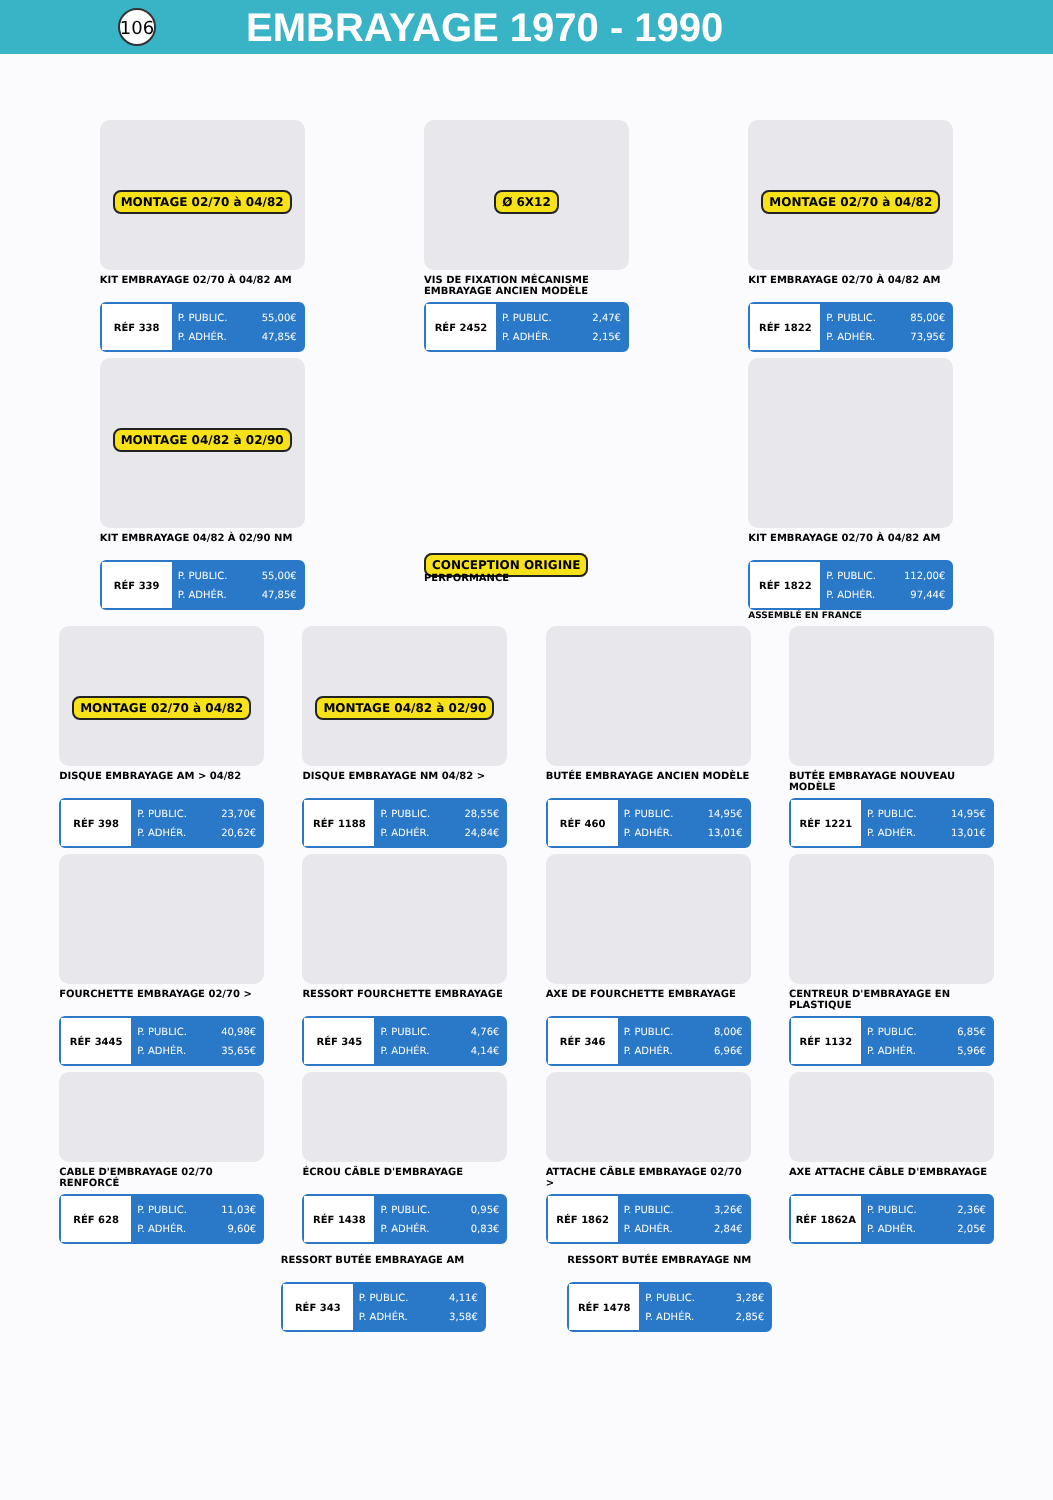106
EMBRAYAGE 1970 - 1990
MONTAGE 02/70 à 04/82
KIT EMBRAYAGE 02/70 À 04/82 AM
RÉF 338
P. PUBLIC. 55,00€
P. ADHÉR. 47,85€
Ø 6X12
VIS DE FIXATION MÉCANISME EMBRAYAGE ANCIEN MODÈLE
RÉF 2452
P. PUBLIC. 2,47€
P. ADHÉR. 2,15€
MONTAGE 02/70 à 04/82
KIT EMBRAYAGE 02/70 À 04/82 AM
RÉF 1822
P. PUBLIC. 85,00€
P. ADHÉR. 73,95€
MONTAGE 04/82 à 02/90
KIT EMBRAYAGE 04/82 À 02/90 NM
RÉF 339
P. PUBLIC. 55,00€
P. ADHÉR. 47,85€
CONCEPTION ORIGINE
PERFORMANCE
KIT EMBRAYAGE 02/70 À 04/82 AM
RÉF 1822
P. PUBLIC. 112,00€
P. ADHÉR. 97,44€
ASSEMBLÉ EN FRANCE
MONTAGE 02/70 à 04/82
DISQUE EMBRAYAGE AM > 04/82
RÉF 398
P. PUBLIC. 23,70€
P. ADHÉR. 20,62€
MONTAGE 04/82 à 02/90
DISQUE EMBRAYAGE NM 04/82 >
RÉF 1188
P. PUBLIC. 28,55€
P. ADHÉR. 24,84€
BUTÉE EMBRAYAGE ANCIEN MODÈLE
RÉF 460
P. PUBLIC. 14,95€
P. ADHÉR. 13,01€
BUTÉE EMBRAYAGE NOUVEAU MODÈLE
RÉF 1221
P. PUBLIC. 14,95€
P. ADHÉR. 13,01€
FOURCHETTE EMBRAYAGE 02/70 >
RÉF 3445
P. PUBLIC. 40,98€
P. ADHÉR. 35,65€
RESSORT FOURCHETTE EMBRAYAGE
RÉF 345
P. PUBLIC. 4,76€
P. ADHÉR. 4,14€
AXE DE FOURCHETTE EMBRAYAGE
RÉF 346
P. PUBLIC. 8,00€
P. ADHÉR. 6,96€
CENTREUR D'EMBRAYAGE EN PLASTIQUE
RÉF 1132
P. PUBLIC. 6,85€
P. ADHÉR. 5,96€
CABLE D'EMBRAYAGE 02/70 RENFORCÉ
RÉF 628
P. PUBLIC. 11,03€
P. ADHÉR. 9,60€
ÉCROU CÂBLE D'EMBRAYAGE
RÉF 1438
P. PUBLIC. 0,95€
P. ADHÉR. 0,83€
ATTACHE CÂBLE EMBRAYAGE 02/70 >
RÉF 1862
P. PUBLIC. 3,26€
P. ADHÉR. 2,84€
AXE ATTACHE CÂBLE D'EMBRAYAGE
RÉF 1862A
P. PUBLIC. 2,36€
P. ADHÉR. 2,05€
RESSORT BUTÉE EMBRAYAGE AM
RÉF 343
P. PUBLIC. 4,11€
P. ADHÉR. 3,58€
RESSORT BUTÉE EMBRAYAGE NM
RÉF 1478
P. PUBLIC. 3,28€
P. ADHÉR. 2,85€